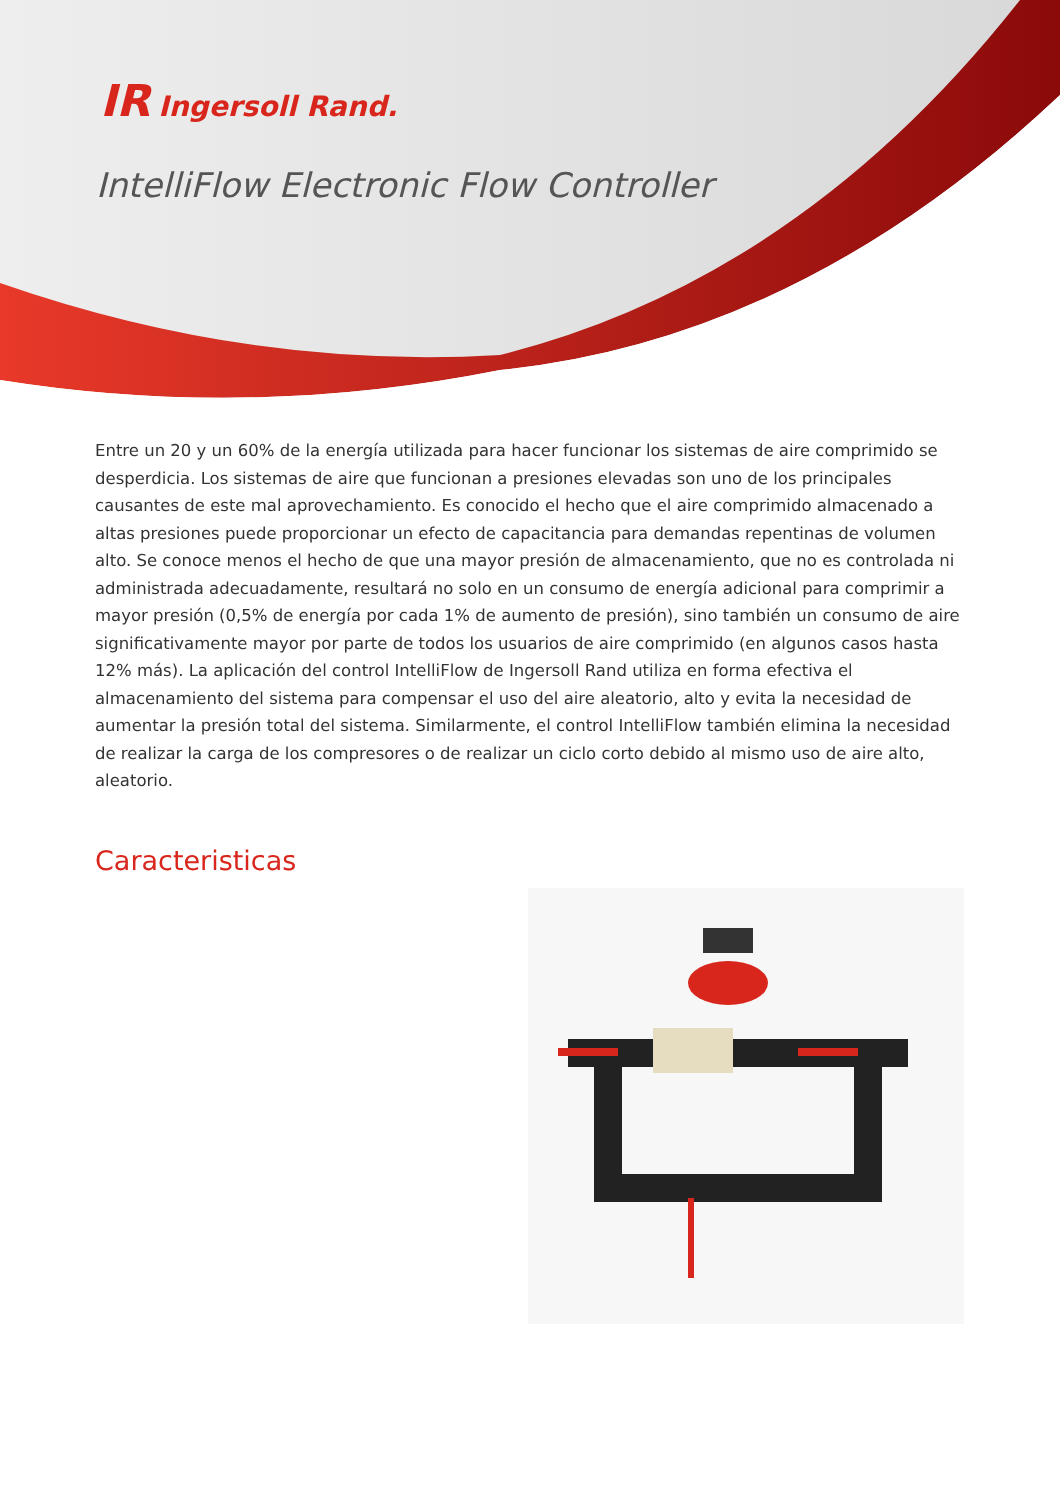IR Ingersoll Rand.
IntelliFlow Electronic Flow Controller
Entre un 20 y un 60% de la energía utilizada para hacer funcionar los sistemas de aire comprimido se desperdicia. Los sistemas de aire que funcionan a presiones elevadas son uno de los principales causantes de este mal aprovechamiento. Es conocido el hecho que el aire comprimido almacenado a altas presiones puede proporcionar un efecto de capacitancia para demandas repentinas de volumen alto. Se conoce menos el hecho de que una mayor presión de almacenamiento, que no es controlada ni administrada adecuadamente, resultará no solo en un consumo de energía adicional para comprimir a mayor presión (0,5% de energía por cada 1% de aumento de presión), sino también un consumo de aire significativamente mayor por parte de todos los usuarios de aire comprimido (en algunos casos hasta 12% más). La aplicación del control IntelliFlow de Ingersoll Rand utiliza en forma efectiva el almacenamiento del sistema para compensar el uso del aire aleatorio, alto y evita la necesidad de aumentar la presión total del sistema. Similarmente, el control IntelliFlow también elimina la necesidad de realizar la carga de los compresores o de realizar un ciclo corto debido al mismo uso de aire alto, aleatorio.
Caracteristicas